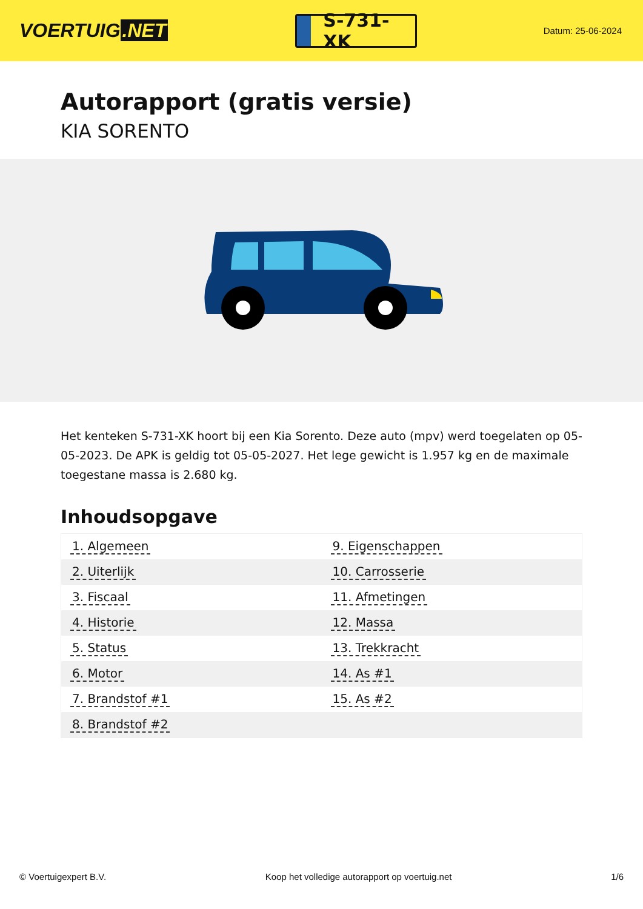VOERTUIG.NET
S-731-XK
Datum: 25-06-2024
Autorapport (gratis versie)
KIA SORENTO
Het kenteken S-731-XK hoort bij een Kia Sorento. Deze auto (mpv) werd toegelaten op 05-05-2023. De APK is geldig tot 05-05-2027. Het lege gewicht is 1.957 kg en de maximale toegestane massa is 2.680 kg.
Inhoudsopgave
| 1. Algemeen | 9. Eigenschappen |
| 2. Uiterlijk | 10. Carrosserie |
| 3. Fiscaal | 11. Afmetingen |
| 4. Historie | 12. Massa |
| 5. Status | 13. Trekkracht |
| 6. Motor | 14. As #1 |
| 7. Brandstof #1 | 15. As #2 |
| 8. Brandstof #2 | |
© Voertuigexpert B.V. Koop het volledige autorapport op voertuig.net 1/6